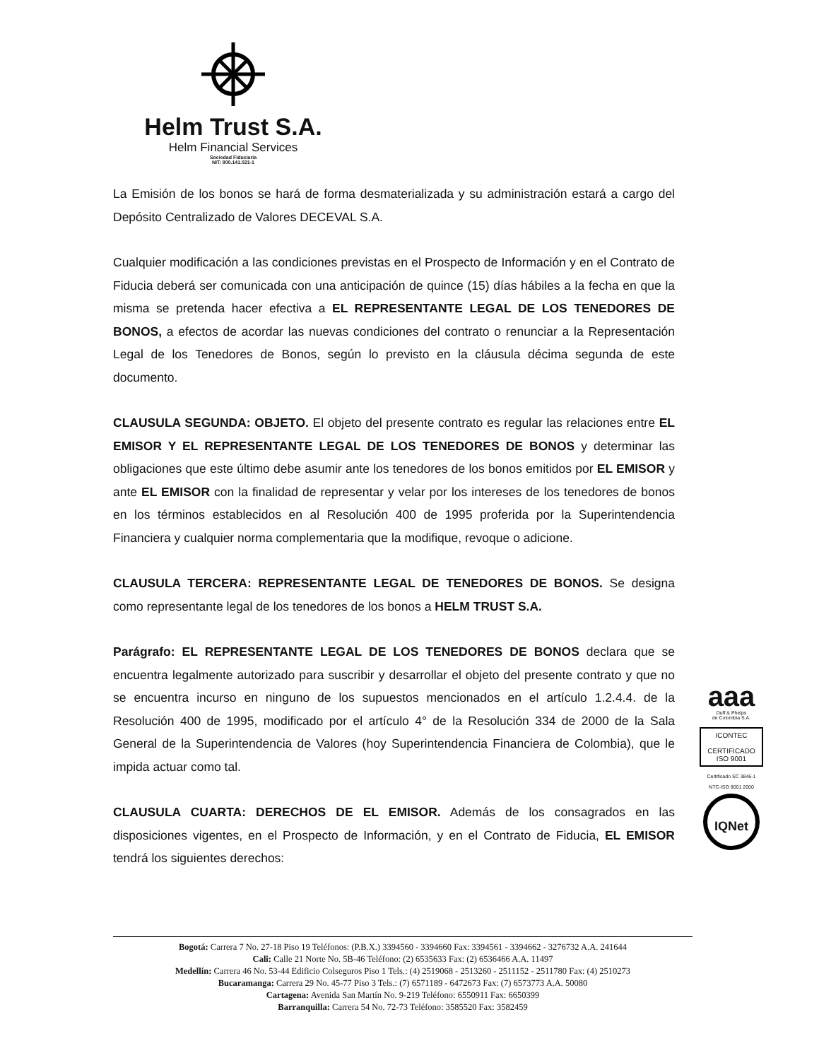Helm Trust S.A.
Helm Financial Services
Sociedad Fiduciaria
NIT: 800.141.021-1
La Emisión de los bonos se hará de forma desmaterializada y su administración estará a cargo del Depósito Centralizado de Valores DECEVAL S.A.
Cualquier modificación a las condiciones previstas en el Prospecto de Información y en el Contrato de Fiducia deberá ser comunicada con una anticipación de quince (15) días hábiles a la fecha en que la misma se pretenda hacer efectiva a EL REPRESENTANTE LEGAL DE LOS TENEDORES DE BONOS, a efectos de acordar las nuevas condiciones del contrato o renunciar a la Representación Legal de los Tenedores de Bonos, según lo previsto en la cláusula décima segunda de este documento.
CLAUSULA SEGUNDA: OBJETO. El objeto del presente contrato es regular las relaciones entre EL EMISOR Y EL REPRESENTANTE LEGAL DE LOS TENEDORES DE BONOS y determinar las obligaciones que este último debe asumir ante los tenedores de los bonos emitidos por EL EMISOR y ante EL EMISOR con la finalidad de representar y velar por los intereses de los tenedores de bonos en los términos establecidos en al Resolución 400 de 1995 proferida por la Superintendencia Financiera y cualquier norma complementaria que la modifique, revoque o adicione.
CLAUSULA TERCERA: REPRESENTANTE LEGAL DE TENEDORES DE BONOS. Se designa como representante legal de los tenedores de los bonos a HELM TRUST S.A.
Parágrafo: EL REPRESENTANTE LEGAL DE LOS TENEDORES DE BONOS declara que se encuentra legalmente autorizado para suscribir y desarrollar el objeto del presente contrato y que no se encuentra incurso en ninguno de los supuestos mencionados en el artículo 1.2.4.4. de la Resolución 400 de 1995, modificado por el artículo 4° de la Resolución 334 de 2000 de la Sala General de la Superintendencia de Valores (hoy Superintendencia Financiera de Colombia), que le impida actuar como tal.
CLAUSULA CUARTA: DERECHOS DE EL EMISOR. Además de los consagrados en las disposiciones vigentes, en el Prospecto de Información, y en el Contrato de Fiducia, EL EMISOR tendrá los siguientes derechos:
aaa
Duff & Phelps
de Colombia S.A.
ICONTEC
CERTIFICADO
ISO 9001
Certificado SC 3846-1
NTC-ISO 9001 2000
IQNet
Bogotá: Carrera 7 No. 27-18 Piso 19 Teléfonos: (P.B.X.) 3394560 - 3394660 Fax: 3394561 - 3394662 - 3276732 A.A. 241644
Cali: Calle 21 Norte No. 5B-46 Teléfono: (2) 6535633 Fax: (2) 6536466 A.A. 11497
Medellín: Carrera 46 No. 53-44 Edificio Colseguros Piso 1 Tels.: (4) 2519068 - 2513260 - 2511152 - 2511780 Fax: (4) 2510273
Bucaramanga: Carrera 29 No. 45-77 Piso 3 Tels.: (7) 6571189 - 6472673 Fax: (7) 6573773 A.A. 50080
Cartagena: Avenida San Martín No. 9-219 Teléfono: 6550911 Fax: 6650399
Barranquilla: Carrera 54 No. 72-73 Teléfono: 3585520 Fax: 3582459